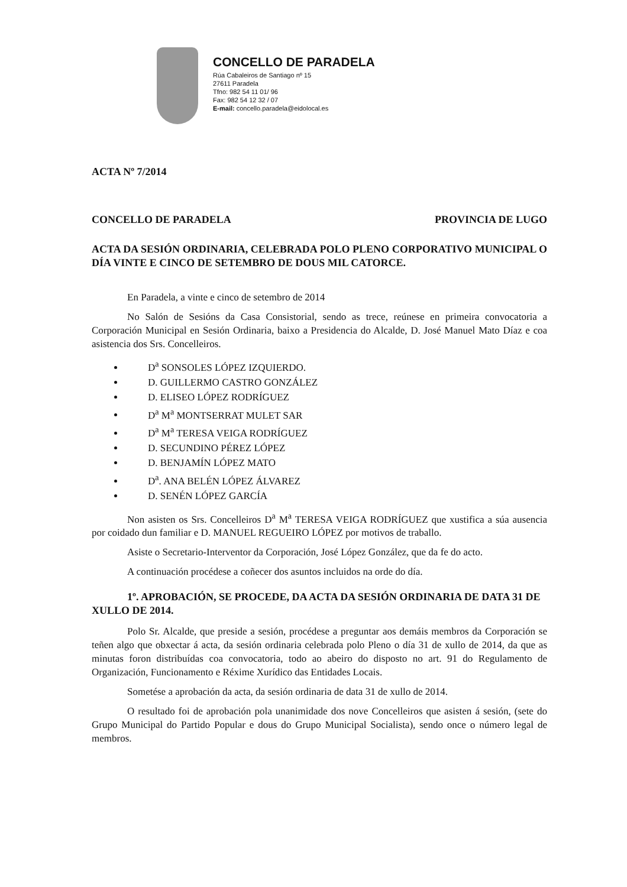CONCELLO DE PARADELA
Rúa Cabaleiros de Santiago nº 15
27611 Paradela
Tfno: 982 54 11 01/ 96
Fax: 982 54 12 32 / 07
E-mail: concello.paradela@eidolocal.es
ACTA Nº 7/2014
CONCELLO DE PARADELA PROVINCIA DE LUGO
ACTA DA SESIÓN ORDINARIA, CELEBRADA POLO PLENO CORPORATIVO MUNICIPAL O DÍA VINTE E CINCO DE SETEMBRO DE DOUS MIL CATORCE.
En Paradela, a vinte e cinco de setembro de 2014
No Salón de Sesións da Casa Consistorial, sendo as trece, reúnese en primeira convocatoria a Corporación Municipal en Sesión Ordinaria, baixo a Presidencia do Alcalde, D. José Manuel Mato Díaz e coa asistencia dos Srs. Concelleiros.
D<sup>a</sup> SONSOLES LÓPEZ IZQUIERDO.
D. GUILLERMO CASTRO GONZÁLEZ
D. ELISEO LÓPEZ RODRÍGUEZ
D<sup>a</sup> M<sup>a</sup> MONTSERRAT MULET SAR
D<sup>a</sup> M<sup>a</sup> TERESA VEIGA RODRÍGUEZ
D. SECUNDINO PÉREZ LÓPEZ
D. BENJAMÍN LÓPEZ MATO
D<sup>a</sup>. ANA BELÉN LÓPEZ ÁLVAREZ
D. SENÉN LÓPEZ GARCÍA
Non asisten os Srs. Concelleiros D<sup>a</sup> M<sup>a</sup> TERESA VEIGA RODRÍGUEZ que xustifica a súa ausencia por coidado dun familiar e D. MANUEL REGUEIRO LÓPEZ por motivos de traballo.
Asiste o Secretario-Interventor da Corporación, José López González, que da fe do acto.
A continuación procédese a coñecer dos asuntos incluidos na orde do día.
1º. APROBACIÓN, SE PROCEDE, DA ACTA DA SESIÓN ORDINARIA DE DATA 31 DE XULLO DE 2014.
Polo Sr. Alcalde, que preside a sesión, procédese a preguntar aos demáis membros da Corporación se teñen algo que obxectar á acta, da sesión ordinaria celebrada polo Pleno o día 31 de xullo de 2014, da que as minutas foron distribuídas coa convocatoria, todo ao abeiro do disposto no art. 91 do Regulamento de Organización, Funcionamento e Réxime Xurídico das Entidades Locais.
Sometése a aprobación da acta, da sesión ordinaria de data 31 de xullo de 2014.
O resultado foi de aprobación pola unanimidade dos nove Concelleiros que asisten á sesión, (sete do Grupo Municipal do Partido Popular e dous do Grupo Municipal Socialista), sendo once o número legal de membros.